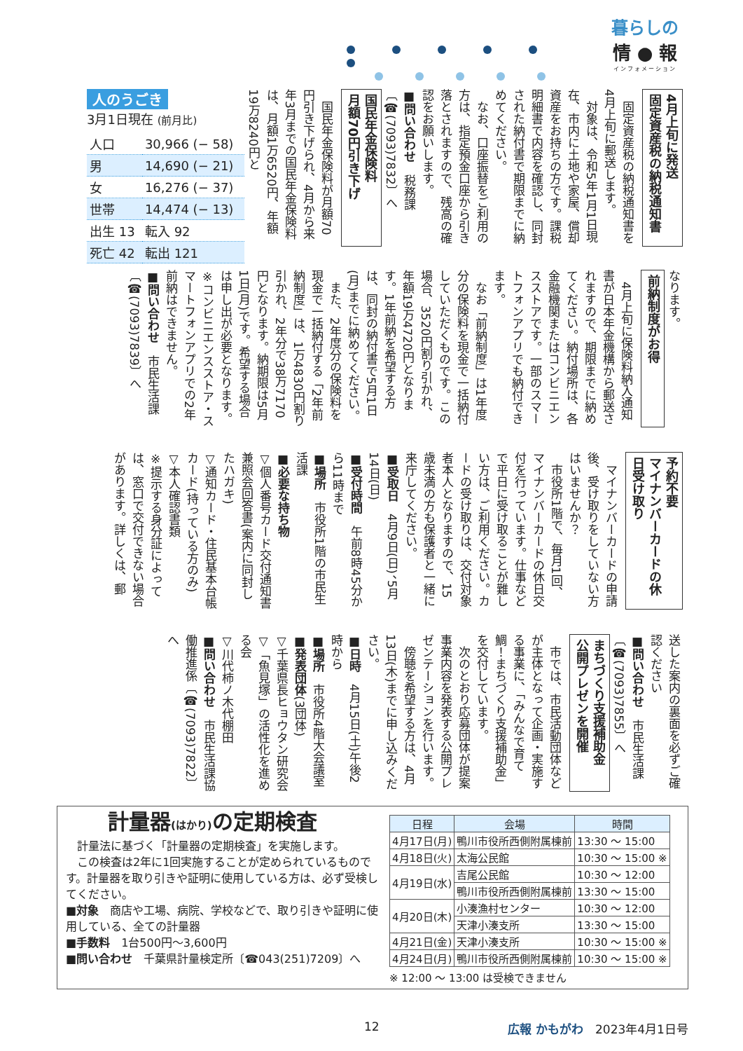暮らしの
情 ● 報
インフォメーション
4月上旬に発送
固定資産税の納税通知書
　固定資産税の納税通知書を4月上旬に郵送します。
　対象は、令和5年1月1日現在、市内に土地や家屋、償却資産をお持ちの方です。課税明細書で内容を確認し、同封された納付書で期限までに納めてください。
　なお、口座振替をご利用の方は、指定預金口座から引き落とされますので、残高の確認をお願いします。
■問い合わせ　税務課〔☎(7093)7832〕へ
国民年金保険料
月額70円引き下げ
　国民年金保険料が月額70円引き下げられ、4月から来年3月までの国民年金保険料は、月額1万6520円、年額19万8240円と
人のうごき
3月1日現在 (前月比)
| 人口 | 30,966 (− 58) |
| 男 | 14,690 (− 21) |
| 女 | 16,276 (− 37) |
| 世帯 | 14,474 (− 13) |
| 出生 13 | 転入 92 |
| 死亡 42 | 転出 121 |
なります。
前納制度がお得
　4月上旬に保険料納入通知書が日本年金機構から郵送されますので、期限までに納めてください。納付場所は、各金融機関またはコンビニエンスストアです。一部のスマートフォンアプリでも納付できます。
　なお「前納制度」は1年度分の保険料を現金で一括納付していただくものです。この場合、3520円割り引かれ、年額19万4720円となります。1年前納を希望する方は、同封の納付書で5月1日(月)までに納めてください。
　また、2年度分の保険料を現金で一括納付する「2年前納制度」は、1万4830円割り引かれ、2年分で38万7170円となります。納期限は5月1日(月)です。希望する場合は申し出が必要となります。※コンビニエンスストア・スマートフォンアプリでの2年前納はできません。
■問い合わせ　市民生活課〔☎(7093)7839〕へ
予約不要
マイナンバーカードの休日受け取り
　マイナンバーカードの申請後、受け取りをしていない方はいませんか？
　市役所1階で、毎月1回、マイナンバーカードの休日交付を行っています。仕事などで平日に受け取ることが難しい方は、ご利用ください。カードの受け取りは、交付対象者本人となりますので、15歳未満の方も保護者と一緒に来庁してください。
■受取日　4月9日(日)、5月14日(日)
■受付時間　午前8時45分から11時まで
■場所　市役所1階の市民生活課
■必要な持ち物
▽個人番号カード交付通知書兼照会回答書(案内に同封したハガキ)
▽通知カード・住民基本台帳カード(持っている方のみ)
▽本人確認書類
※提示する身分証によっては、窓口で交付できない場合があります。詳しくは、郵
送した案内の裏面を必ずご確認ください
■問い合わせ　市民生活課〔☎(7093)7855〕へ
まちづくり支援補助金
公開プレゼンを開催
　市では、市民活動団体などが主体となって企画・実施する事業に、「みんなで育て鯛！まちづくり支援補助金」を交付しています。
　次のとおり応募団体が提案事業内容を発表する公開プレゼンテーションを行います。
　傍聴を希望する方は、4月13日(木)までに申し込みください。
■日時　4月15日(土)午後2時から
■場所　市役所4階大会議室
■発表団体(3団体)
▽千葉県長ヒョウタン研究会
▽「魚見塚」の活性化を進める会
▽川代柿ノ木代棚田
■問い合わせ　市民生活課協働推進係〔☎(7093)7822〕へ
計量器(はかり) の定期検査
　計量法に基づく「計量器の定期検査」を実施します。
　この検査は2年に1回実施することが定められているものです。計量器を取り引きや証明に使用している方は、必ず受検してください。
■対象　商店や工場、病院、学校などで、取り引きや証明に使用している、全ての計量器
■手数料　1台500円〜3,600円
■問い合わせ　千葉県計量検定所〔☎043(251)7209〕へ
| 日程 | 会場 | 時間 |
| --- | --- | --- |
| 4月17日(月) | 鴨川市役所西側附属棟前 | 13:30 〜 15:00 |
| 4月18日(火) | 太海公民館 | 10:30 〜 15:00 ※ |
| 4月19日(水) | 吉尾公民館 | 10:30 〜 12:00 |
| | 鴨川市役所西側附属棟前 | 13:30 〜 15:00 |
| 4月20日(木) | 小湊漁村センター | 10:30 〜 12:00 |
| | 天津小湊支所 | 13:30 〜 15:00 |
| 4月21日(金) | 天津小湊支所 | 10:30 〜 15:00 ※ |
| 4月24日(月) | 鴨川市役所西側附属棟前 | 10:30 〜 15:00 ※ |
※ 12:00 〜 13:00 は受検できません
12 広報 かもがわ 2023年4月1日号